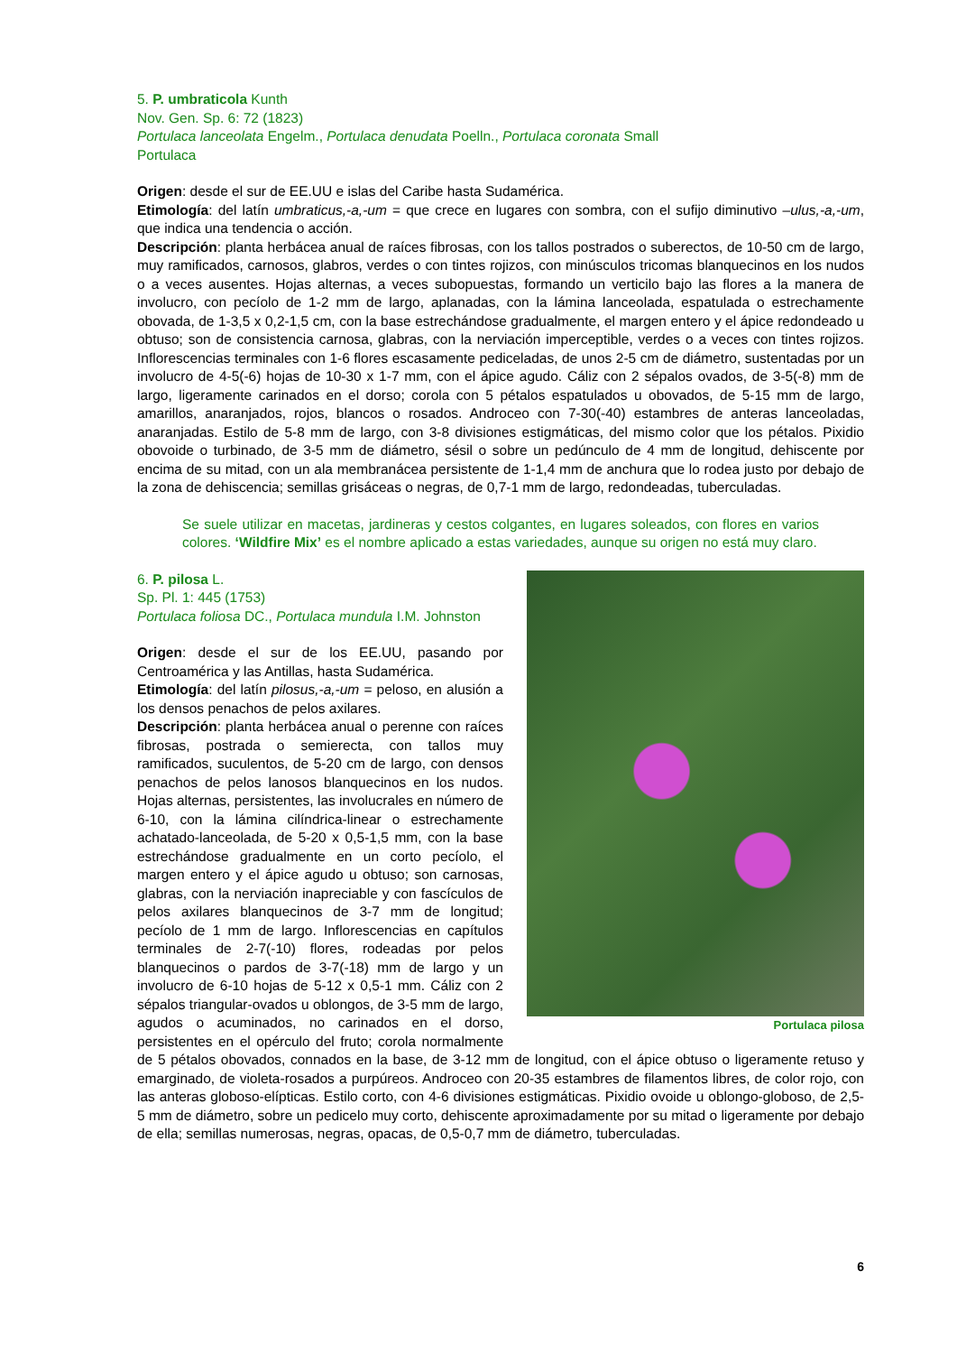5. P. umbraticola Kunth
Nov. Gen. Sp. 6: 72 (1823)
Portulaca lanceolata Engelm., Portulaca denudata Poelln., Portulaca coronata Small
Portulaca
Origen: desde el sur de EE.UU e islas del Caribe hasta Sudamérica.
Etimología: del latín umbraticus,-a,-um = que crece en lugares con sombra, con el sufijo diminutivo –ulus,-a,-um, que indica una tendencia o acción.
Descripción: planta herbácea anual de raíces fibrosas, con los tallos postrados o suberectos, de 10-50 cm de largo, muy ramificados, carnosos, glabros, verdes o con tintes rojizos, con minúsculos tricomas blanquecinos en los nudos o a veces ausentes. Hojas alternas, a veces subopuestas, formando un verticilo bajo las flores a la manera de involucro, con pecíolo de 1-2 mm de largo, aplanadas, con la lámina lanceolada, espatulada o estrechamente obovada, de 1-3,5 x 0,2-1,5 cm, con la base estrechándose gradualmente, el margen entero y el ápice redondeado u obtuso; son de consistencia carnosa, glabras, con la nerviación imperceptible, verdes o a veces con tintes rojizos. Inflorescencias terminales con 1-6 flores escasamente pediceladas, de unos 2-5 cm de diámetro, sustentadas por un involucro de 4-5(-6) hojas de 10-30 x 1-7 mm, con el ápice agudo. Cáliz con 2 sépalos ovados, de 3-5(-8) mm de largo, ligeramente carinados en el dorso; corola con 5 pétalos espatulados u obovados, de 5-15 mm de largo, amarillos, anaranjados, rojos, blancos o rosados. Androceo con 7-30(-40) estambres de anteras lanceoladas, anaranjadas. Estilo de 5-8 mm de largo, con 3-8 divisiones estigmáticas, del mismo color que los pétalos. Pixidio obovoide o turbinado, de 3-5 mm de diámetro, sésil o sobre un pedúnculo de 4 mm de longitud, dehiscente por encima de su mitad, con un ala membranácea persistente de 1-1,4 mm de anchura que lo rodea justo por debajo de la zona de dehiscencia; semillas grisáceas o negras, de 0,7-1 mm de largo, redondeadas, tuberculadas.
Se suele utilizar en macetas, jardineras y cestos colgantes, en lugares soleados, con flores en varios colores. ‘Wildfire Mix’ es el nombre aplicado a estas variedades, aunque su origen no está muy claro.
Portulaca pilosa
6. P. pilosa L.
Sp. Pl. 1: 445 (1753)
Portulaca foliosa DC., Portulaca mundula I.M. Johnston
Origen: desde el sur de los EE.UU, pasando por Centroamérica y las Antillas, hasta Sudamérica.
Etimología: del latín pilosus,-a,-um = peloso, en alusión a los densos penachos de pelos axilares.
Descripción: planta herbácea anual o perenne con raíces fibrosas, postrada o semierecta, con tallos muy ramificados, suculentos, de 5-20 cm de largo, con densos penachos de pelos lanosos blanquecinos en los nudos. Hojas alternas, persistentes, las involucrales en número de 6-10, con la lámina cilíndrica-linear o estrechamente achatado-lanceolada, de 5-20 x 0,5-1,5 mm, con la base estrechándose gradualmente en un corto pecíolo, el margen entero y el ápice agudo u obtuso; son carnosas, glabras, con la nerviación inapreciable y con fascículos de pelos axilares blanquecinos de 3-7 mm de longitud; pecíolo de 1 mm de largo. Inflorescencias en capítulos terminales de 2-7(-10) flores, rodeadas por pelos blanquecinos o pardos de 3-7(-18) mm de largo y un involucro de 6-10 hojas de 5-12 x 0,5-1 mm. Cáliz con 2 sépalos triangular-ovados u oblongos, de 3-5 mm de largo, agudos o acuminados, no carinados en el dorso, persistentes en el opérculo del fruto; corola normalmente de 5 pétalos obovados, connados en la base, de 3-12 mm de longitud, con el ápice obtuso o ligeramente retuso y emarginado, de violeta-rosados a purpúreos. Androceo con 20-35 estambres de filamentos libres, de color rojo, con las anteras globoso-elípticas. Estilo corto, con 4-6 divisiones estigmáticas. Pixidio ovoide u oblongo-globoso, de 2,5-5 mm de diámetro, sobre un pedicelo muy corto, dehiscente aproximadamente por su mitad o ligeramente por debajo de ella; semillas numerosas, negras, opacas, de 0,5-0,7 mm de diámetro, tuberculadas.
6